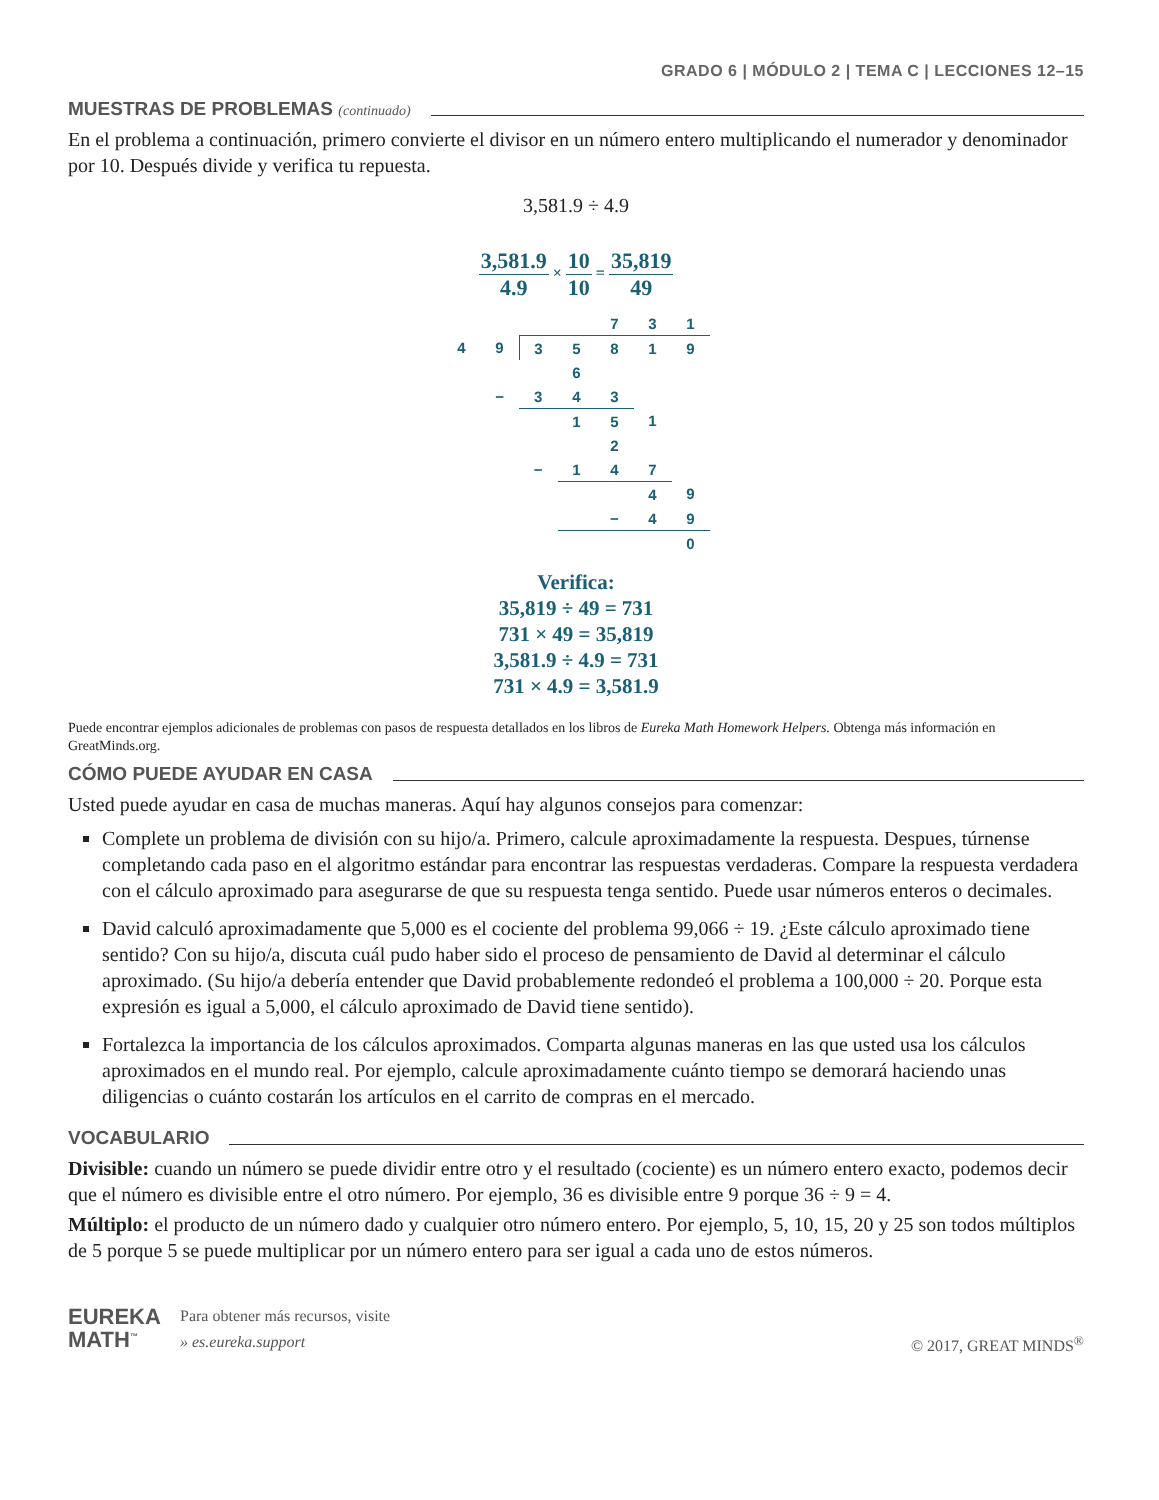GRADO 6 | MÓDULO 2 | TEMA C | LECCIONES 12–15
MUESTRAS DE PROBLEMAS (continuado)
En el problema a continuación, primero convierte el divisor en un número entero multiplicando el numerador y denominador por 10. Después divide y verifica tu repuesta.
3,581.9 ÷ 4.9
3,581.9 4.9 × 10 10 = 35,819 49
| | | | | 7 | 3 | 1 |
| 4 | 9 | 3 | 5 | 8 | 1 | 9 |
| | | | 6 | | | |
| | − | 3 | 4 | 3 | | |
| | | | 1 | 5 | 1 | |
| | | | | 2 | | |
| | | − | 1 | 4 | 7 | |
| | | | | | 4 | 9 |
| | | | | − | 4 | 9 |
| | | | | | | 0 |
Verifica:
35,819 ÷ 49 = 731
731 × 49 = 35,819
3,581.9 ÷ 4.9 = 731
731 × 4.9 = 3,581.9
Puede encontrar ejemplos adicionales de problemas con pasos de respuesta detallados en los libros de Eureka Math Homework Helpers. Obtenga más información en GreatMinds.org.
CÓMO PUEDE AYUDAR EN CASA
Usted puede ayudar en casa de muchas maneras. Aquí hay algunos consejos para comenzar:
Complete un problema de división con su hijo/a. Primero, calcule aproximadamente la respuesta. Despues, túrnense completando cada paso en el algoritmo estándar para encontrar las respuestas verdaderas. Compare la respuesta verdadera con el cálculo aproximado para asegurarse de que su respuesta tenga sentido. Puede usar números enteros o decimales.
David calculó aproximadamente que 5,000 es el cociente del problema 99,066 ÷ 19. ¿Este cálculo aproximado tiene sentido? Con su hijo/a, discuta cuál pudo haber sido el proceso de pensamiento de David al determinar el cálculo aproximado. (Su hijo/a debería entender que David probablemente redondeó el problema a 100,000 ÷ 20. Porque esta expresión es igual a 5,000, el cálculo aproximado de David tiene sentido).
Fortalezca la importancia de los cálculos aproximados. Comparta algunas maneras en las que usted usa los cálculos aproximados en el mundo real. Por ejemplo, calcule aproximadamente cuánto tiempo se demorará haciendo unas diligencias o cuánto costarán los artículos en el carrito de compras en el mercado.
VOCABULARIO
Divisible: cuando un número se puede dividir entre otro y el resultado (cociente) es un número entero exacto, podemos decir que el número es divisible entre el otro número. Por ejemplo, 36 es divisible entre 9 porque 36 ÷ 9 = 4.
Múltiplo: el producto de un número dado y cualquier otro número entero. Por ejemplo, 5, 10, 15, 20 y 25 son todos múltiplos de 5 porque 5 se puede multiplicar por un número entero para ser igual a cada uno de estos números.
EUREKA
MATH<sup>™</sup>
Para obtener más recursos, visite
» es.eureka.support
© 2017, GREAT MINDS<sup>®</sup>